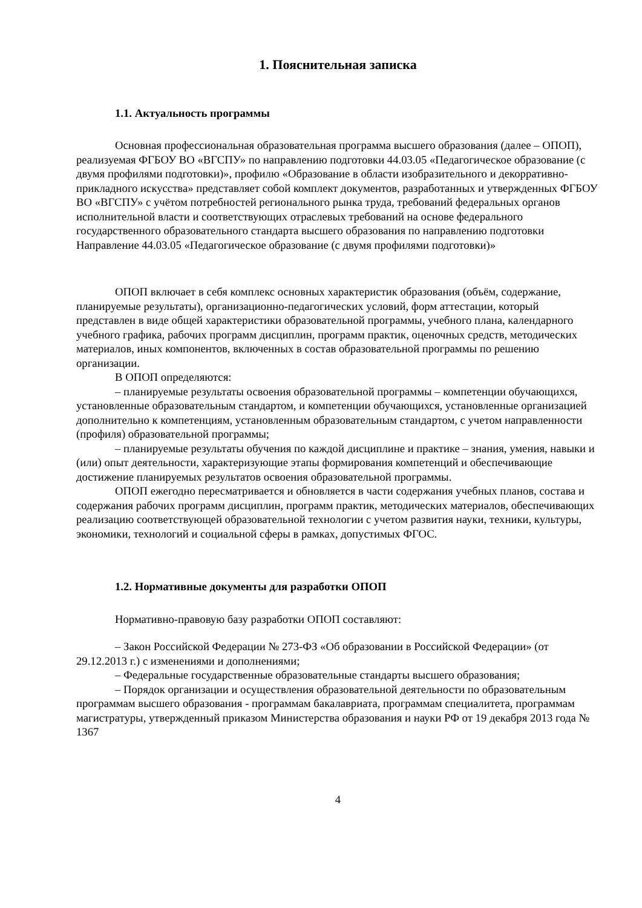1. Пояснительная записка
1.1. Актуальность программы
Основная профессиональная образовательная программа высшего образования (далее – ОПОП), реализуемая ФГБОУ ВО «ВГСПУ» по направлению подготовки 44.03.05 «Педагогическое образование (с двумя профилями подготовки)», профилю «Образование в области изобразительного и декорративно-прикладного искусства» представляет собой комплект документов, разработанных и утвержденных ФГБОУ ВО «ВГСПУ» с учётом потребностей регионального рынка труда, требований федеральных органов исполнительной власти и соответствующих отраслевых требований на основе федерального государственного образовательного стандарта высшего образования по направлению подготовки Направление 44.03.05 «Педагогическое образование (с двумя профилями подготовки)»
ОПОП включает в себя комплекс основных характеристик образования (объём, содержание, планируемые результаты), организационно-педагогических условий, форм аттестации, который представлен в виде общей характеристики образовательной программы, учебного плана, календарного учебного графика, рабочих программ дисциплин, программ практик, оценочных средств, методических материалов, иных компонентов, включенных в состав образовательной программы по решению организации.
В ОПОП определяются:
– планируемые результаты освоения образовательной программы – компетенции обучающихся, установленные образовательным стандартом, и компетенции обучающихся, установленные организацией дополнительно к компетенциям, установленным образовательным стандартом, с учетом направленности (профиля) образовательной программы;
– планируемые результаты обучения по каждой дисциплине и практике – знания, умения, навыки и (или) опыт деятельности, характеризующие этапы формирования компетенций и обеспечивающие достижение планируемых результатов освоения образовательной программы.
ОПОП ежегодно пересматривается и обновляется в части содержания учебных планов, состава и содержания рабочих программ дисциплин, программ практик, методических материалов, обеспечивающих реализацию соответствующей образовательной технологии с учетом развития науки, техники, культуры, экономики, технологий и социальной сферы в рамках, допустимых ФГОС.
1.2. Нормативные документы для разработки ОПОП
Нормативно-правовую базу разработки ОПОП составляют:
– Закон Российской Федерации № 273-ФЗ «Об образовании в Российской Федерации» (от 29.12.2013 г.) с изменениями и дополнениями;
– Федеральные государственные образовательные стандарты высшего образования;
– Порядок организации и осуществления образовательной деятельности по образовательным программам высшего образования - программам бакалавриата, программам специалитета, программам магистратуры, утвержденный приказом Министерства образования и науки РФ от 19 декабря 2013 года № 1367
4